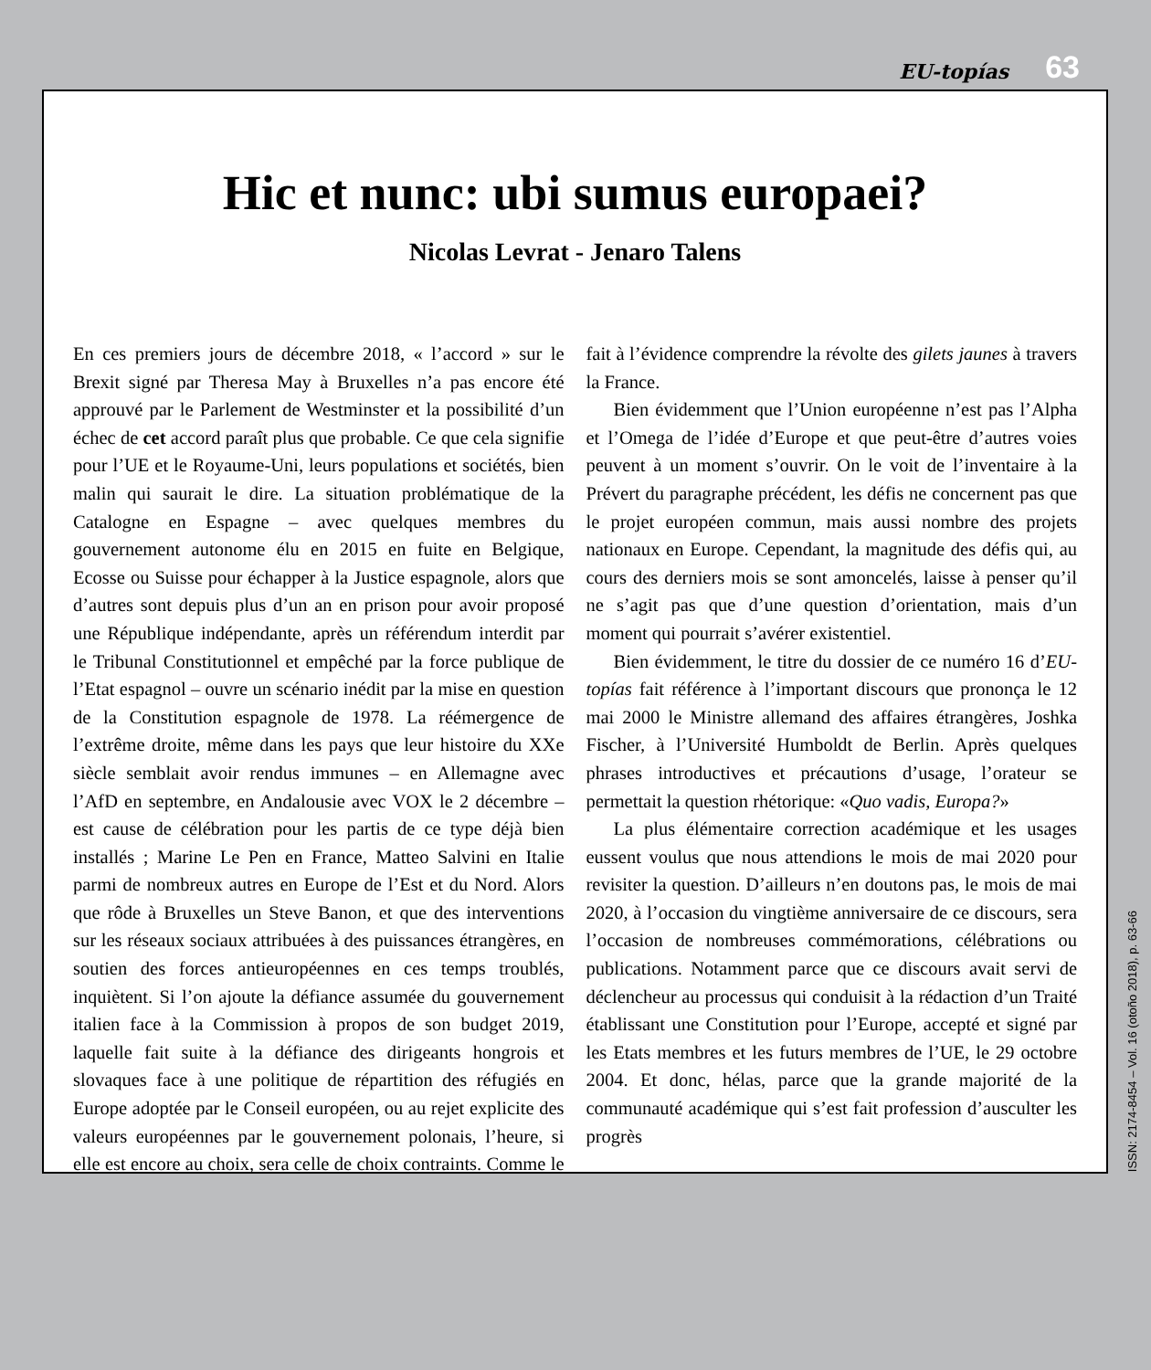EU-topías 63
Hic et nunc: ubi sumus europaei?
Nicolas Levrat - Jenaro Talens
En ces premiers jours de décembre 2018, « l’accord » sur le Brexit signé par Theresa May à Bruxelles n’a pas encore été approuvé par le Parlement de Westminster et la possibilité d’un échec de cet accord paraît plus que probable. Ce que cela signifie pour l’UE et le Royaume-Uni, leurs populations et sociétés, bien malin qui saurait le dire. La situation problématique de la Catalogne en Espagne – avec quelques membres du gouvernement autonome élu en 2015 en fuite en Belgique, Ecosse ou Suisse pour échapper à la Justice espagnole, alors que d’autres sont depuis plus d’un an en prison pour avoir proposé une République indépendante, après un référendum interdit par le Tribunal Constitutionnel et empêché par la force publique de l’Etat espagnol – ouvre un scénario inédit par la mise en question de la Constitution espagnole de 1978. La réémergence de l’extrême droite, même dans les pays que leur histoire du XXe siècle semblait avoir rendus immunes – en Allemagne avec l’AfD en septembre, en Andalousie avec VOX le 2 décembre – est cause de célébration pour les partis de ce type déjà bien installés ; Marine Le Pen en France, Matteo Salvini en Italie parmi de nombreux autres en Europe de l’Est et du Nord. Alors que rôde à Bruxelles un Steve Banon, et que des interventions sur les réseaux sociaux attribuées à des puissances étrangères, en soutien des forces antieuropéennes en ces temps troublés, inquiètent. Si l’on ajoute la défiance assumée du gouvernement italien face à la Commission à propos de son budget 2019, laquelle fait suite à la défiance des dirigeants hongrois et slovaques face à une politique de répartition des réfugiés en Europe adoptée par le Conseil européen, ou au rejet explicite des valeurs européennes par le gouvernement polonais, l’heure, si elle est encore au choix, sera celle de choix contraints. Comme le fait à l’évidence comprendre la révolte des gilets jaunes à travers la France.
Bien évidemment que l’Union européenne n’est pas l’Alpha et l’Omega de l’idée d’Europe et que peut-être d’autres voies peuvent à un moment s’ouvrir. On le voit de l’inventaire à la Prévert du paragraphe précédent, les défis ne concernent pas que le projet européen commun, mais aussi nombre des projets nationaux en Europe. Cependant, la magnitude des défis qui, au cours des derniers mois se sont amoncelés, laisse à penser qu’il ne s’agit pas que d’une question d’orientation, mais d’un moment qui pourrait s’avérer existentiel.
Bien évidemment, le titre du dossier de ce numéro 16 d’EU-topías fait référence à l’important discours que prononça le 12 mai 2000 le Ministre allemand des affaires étrangères, Joshka Fischer, à l’Université Humboldt de Berlin. Après quelques phrases introductives et précautions d’usage, l’orateur se permettait la question rhétorique: «Quo vadis, Europa?»
La plus élémentaire correction académique et les usages eussent voulus que nous attendions le mois de mai 2020 pour revisiter la question. D’ailleurs n’en doutons pas, le mois de mai 2020, à l’occasion du vingtième anniversaire de ce discours, sera l’occasion de nombreuses commémorations, célébrations ou publications. Notamment parce que ce discours avait servi de déclencheur au processus qui conduisit à la rédaction d’un Traité établissant une Constitution pour l’Europe, accepté et signé par les Etats membres et les futurs membres de l’UE, le 29 octobre 2004. Et donc, hélas, parce que la grande majorité de la communauté académique qui s’est fait profession d’ausculter les progrès
ISSN: 2174-8454 – Vol. 16 (otoño 2018), p. 63-66